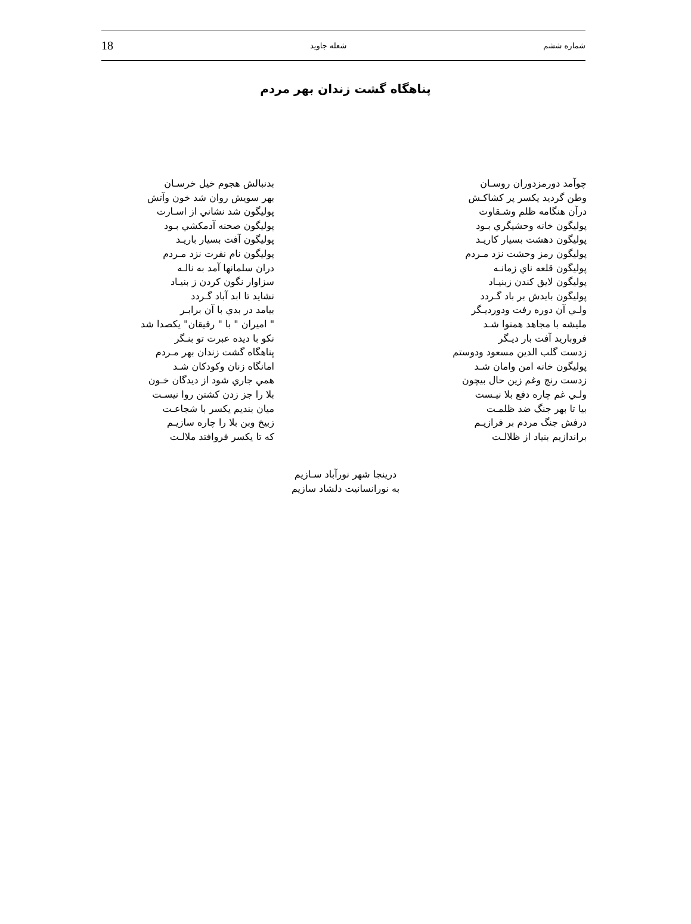شماره ششم شعله جاويد 18
پناهگاه گشت زندان بهر مردم
چوآمد دورمزدوران روسـان
وطن گرديد يكسر پر كشاكـش
درآن هنگامه ظلم وشـقاوت
پوليگون خانه وحشيگري بـود
پوليگون دهشت بسيار كاريـد
پوليگون رمز وحشت نزد مـردم
پوليگون قلعه ناي زمانـه
پوليگون لايق كندن زبنيـاد
پوليگون بايدش بر باد گـردد
ولـي آن دوره رفت ودورديـگر
مليشه با مجاهد همنوا شـد
فروباريد آفت بار ديـگر
زدست گلب الدين مسعود ودوستم
پوليگون خانه امن وامان شـد
زدست رنج وغم زين حال بيچون
ولـي غم چاره دفع بلا نيـست
بيا تا بهر جنگ ضد ظلمـت
درفش جنگ مردم بر فرازيـم
براندازيم بنياد از ظلالـت
بدنبالش هجوم خيل خرسـان
بهر سويش روان شد خون وآتش
پوليگون شد نشاني از اسـارت
پوليگون صحنه آدمكشي بـود
پوليگون آفت بسيار باريـد
پوليگون نام نفرت نزد مـردم
دران سلمانها آمد به نالـه
سزاوار نگون كردن ز بنيـاد
نشايد تا ابد آباد گـردد
بيامد در بدي با آن برابـر
" اميران " با " رفيقان" يكصدا شد
نكو با ديده عبرت تو بنـگر
پناهگاه گشت زندان بهر مـردم
امانگاه زنان وكودكان شـد
همي جاري شود از ديدگان خـون
بلا را جز زدن كشتن روا نيسـت
ميان بنديم يكسر با شجاعـت
زبيخ وبن بلا را چاره سازيـم
كه تا يكسر فروافتد ملالـت
درينجا شهر نورآباد سـازيم
به نورانسانيت دلشاد سازيم